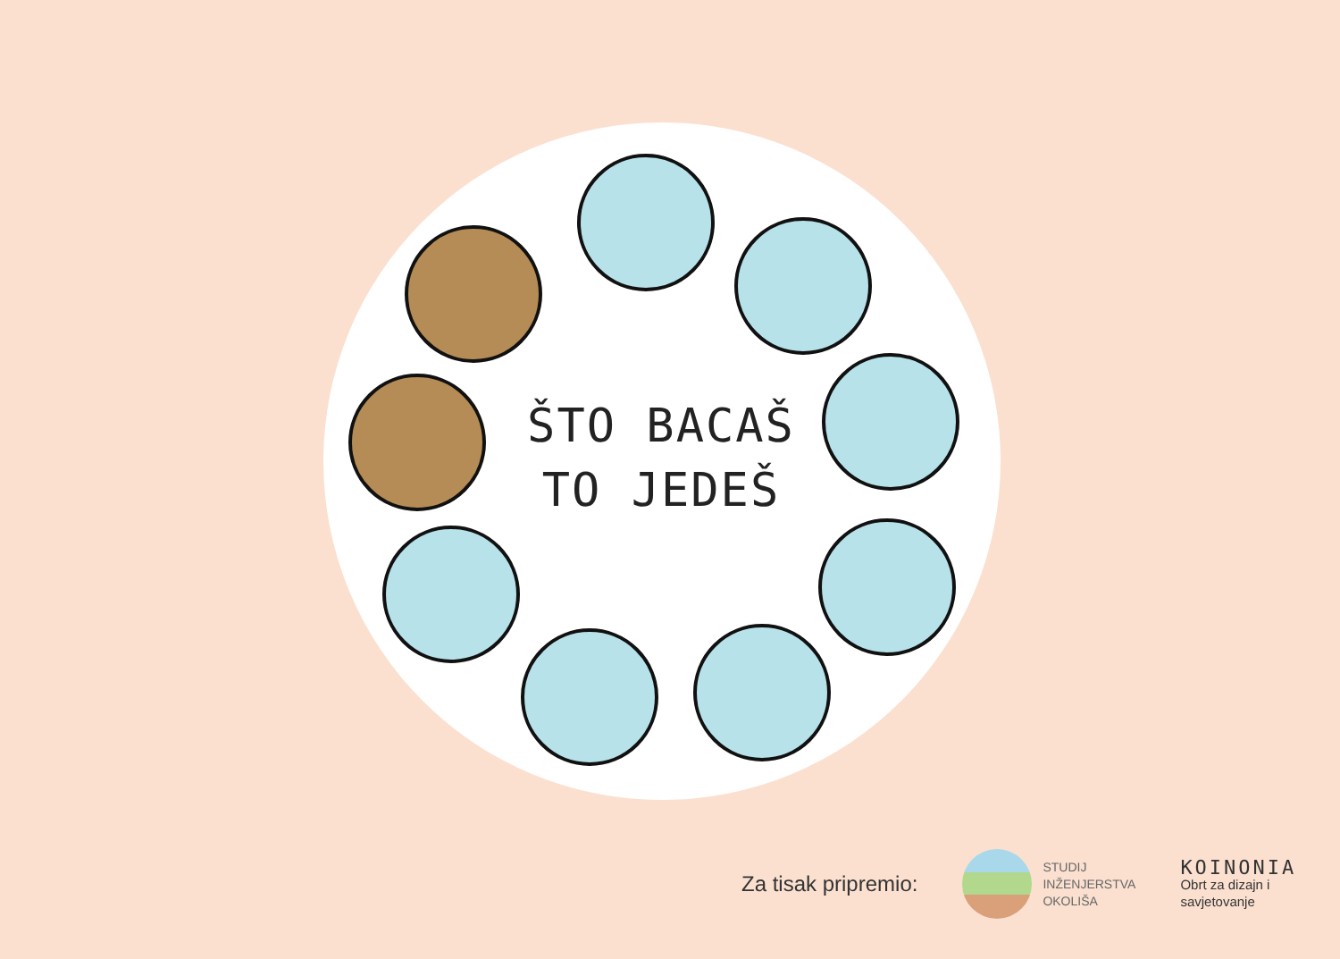ŠTO BACAŠ
TO JEDEŠ
Za tisak pripremio:
STUDIJ
INŽENJERSTVA
OKOLIŠA
KOINONIA
Obrt za dizajn i
savjetovanje